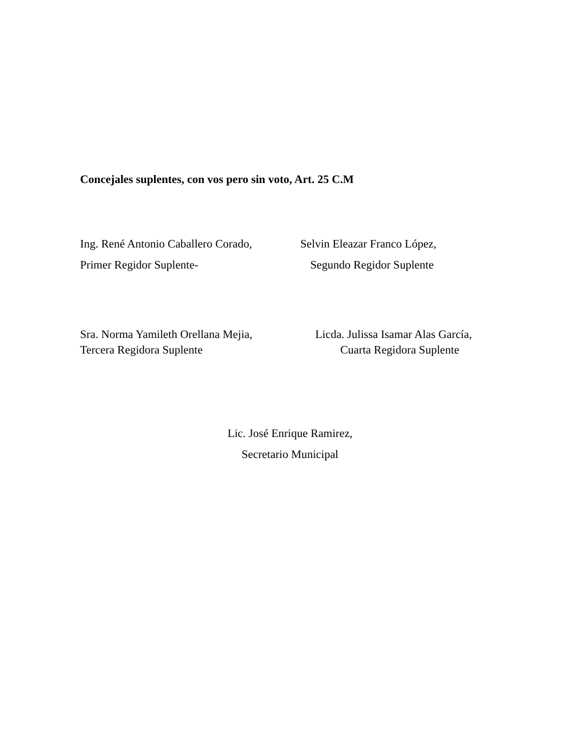Concejales suplentes, con vos pero sin voto, Art. 25 C.M
Ing. René Antonio Caballero Corado,
Primer Regidor Suplente-
Selvin Eleazar Franco López,
Segundo Regidor Suplente
Sra. Norma Yamileth Orellana Mejia,
Tercera Regidora Suplente
Licda. Julissa Isamar Alas García,
Cuarta Regidora Suplente
Lic. José Enrique Ramirez,
Secretario Municipal